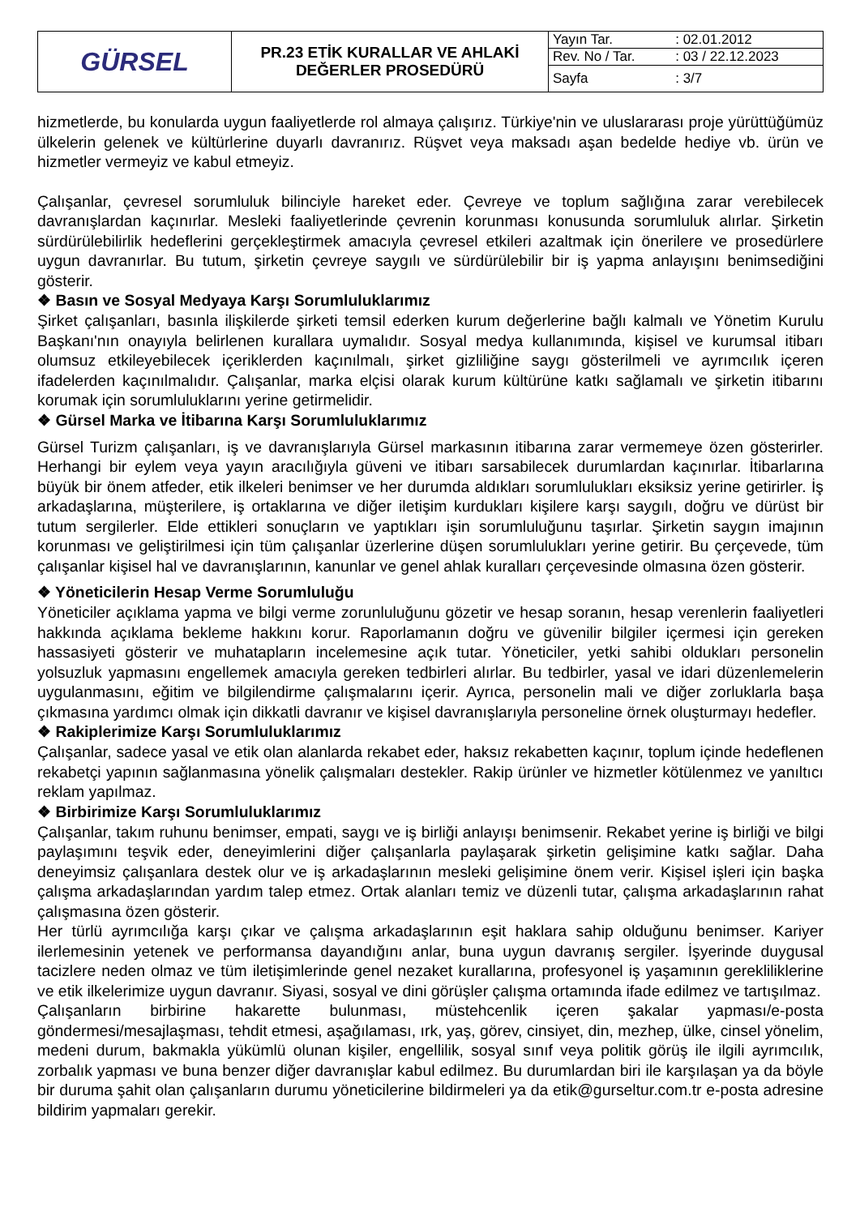| GÜRSEL | PR.23 ETİK KURALLAR VE AHLAKİ DEĞERLER PROSEDÜRÜ | / Yayın Tar. / : 02.01.2012 / / Rev. No / Tar. / : 03 / 22.12.2023 / / Sayfa / : 3/7 / |
hizmetlerde, bu konularda uygun faaliyetlerde rol almaya çalışırız. Türkiye'nin ve uluslararası proje yürüttüğümüz ülkelerin gelenek ve kültürlerine duyarlı davranırız. Rüşvet veya maksadı aşan bedelde hediye vb. ürün ve hizmetler vermeyiz ve kabul etmeyiz.
Çalışanlar, çevresel sorumluluk bilinciyle hareket eder. Çevreye ve toplum sağlığına zarar verebilecek davranışlardan kaçınırlar. Mesleki faaliyetlerinde çevrenin korunması konusunda sorumluluk alırlar. Şirketin sürdürülebilirlik hedeflerini gerçekleştirmek amacıyla çevresel etkileri azaltmak için önerilere ve prosedürlere uygun davranırlar. Bu tutum, şirketin çevreye saygılı ve sürdürülebilir bir iş yapma anlayışını benimsediğini gösterir.
❖ Basın ve Sosyal Medyaya Karşı Sorumluluklarımız
Şirket çalışanları, basınla ilişkilerde şirketi temsil ederken kurum değerlerine bağlı kalmalı ve Yönetim Kurulu Başkanı'nın onayıyla belirlenen kurallara uymalıdır. Sosyal medya kullanımında, kişisel ve kurumsal itibarı olumsuz etkileyebilecek içeriklerden kaçınılmalı, şirket gizliliğine saygı gösterilmeli ve ayrımcılık içeren ifadelerden kaçınılmalıdır. Çalışanlar, marka elçisi olarak kurum kültürüne katkı sağlamalı ve şirketin itibarını korumak için sorumluluklarını yerine getirmelidir.
❖ Gürsel Marka ve İtibarına Karşı Sorumluluklarımız
Gürsel Turizm çalışanları, iş ve davranışlarıyla Gürsel markasının itibarına zarar vermemeye özen gösterirler. Herhangi bir eylem veya yayın aracılığıyla güveni ve itibarı sarsabilecek durumlardan kaçınırlar. İtibarlarına büyük bir önem atfeder, etik ilkeleri benimser ve her durumda aldıkları sorumlulukları eksiksiz yerine getirirler. İş arkadaşlarına, müşterilere, iş ortaklarına ve diğer iletişim kurdukları kişilere karşı saygılı, doğru ve dürüst bir tutum sergilerler. Elde ettikleri sonuçların ve yaptıkları işin sorumluluğunu taşırlar. Şirketin saygın imajının korunması ve geliştirilmesi için tüm çalışanlar üzerlerine düşen sorumlulukları yerine getirir. Bu çerçevede, tüm çalışanlar kişisel hal ve davranışlarının, kanunlar ve genel ahlak kuralları çerçevesinde olmasına özen gösterir.
❖ Yöneticilerin Hesap Verme Sorumluluğu
Yöneticiler açıklama yapma ve bilgi verme zorunluluğunu gözetir ve hesap soranın, hesap verenlerin faaliyetleri hakkında açıklama bekleme hakkını korur. Raporlamanın doğru ve güvenilir bilgiler içermesi için gereken hassasiyeti gösterir ve muhatapların incelemesine açık tutar. Yöneticiler, yetki sahibi oldukları personelin yolsuzluk yapmasını engellemek amacıyla gereken tedbirleri alırlar. Bu tedbirler, yasal ve idari düzenlemelerin uygulanmasını, eğitim ve bilgilendirme çalışmalarını içerir. Ayrıca, personelin mali ve diğer zorluklarla başa çıkmasına yardımcı olmak için dikkatli davranır ve kişisel davranışlarıyla personeline örnek oluşturmayı hedefler.
❖ Rakiplerimize Karşı Sorumluluklarımız
Çalışanlar, sadece yasal ve etik olan alanlarda rekabet eder, haksız rekabetten kaçınır, toplum içinde hedeflenen rekabetçi yapının sağlanmasına yönelik çalışmaları destekler. Rakip ürünler ve hizmetler kötülenmez ve yanıltıcı reklam yapılmaz.
❖ Birbirimize Karşı Sorumluluklarımız
Çalışanlar, takım ruhunu benimser, empati, saygı ve iş birliği anlayışı benimsenir. Rekabet yerine iş birliği ve bilgi paylaşımını teşvik eder, deneyimlerini diğer çalışanlarla paylaşarak şirketin gelişimine katkı sağlar. Daha deneyimsiz çalışanlara destek olur ve iş arkadaşlarının mesleki gelişimine önem verir. Kişisel işleri için başka çalışma arkadaşlarından yardım talep etmez. Ortak alanları temiz ve düzenli tutar, çalışma arkadaşlarının rahat çalışmasına özen gösterir.
Her türlü ayrımcılığa karşı çıkar ve çalışma arkadaşlarının eşit haklara sahip olduğunu benimser. Kariyer ilerlemesinin yetenek ve performansa dayandığını anlar, buna uygun davranış sergiler. İşyerinde duygusal tacizlere neden olmaz ve tüm iletişimlerinde genel nezaket kurallarına, profesyonel iş yaşamının gerekliliklerine ve etik ilkelerimize uygun davranır. Siyasi, sosyal ve dini görüşler çalışma ortamında ifade edilmez ve tartışılmaz.
Çalışanların birbirine hakarette bulunması, müstehcenlik içeren şakalar yapması/e-posta göndermesi/mesajlaşması, tehdit etmesi, aşağılaması, ırk, yaş, görev, cinsiyet, din, mezhep, ülke, cinsel yönelim, medeni durum, bakmakla yükümlü olunan kişiler, engellilik, sosyal sınıf veya politik görüş ile ilgili ayrımcılık, zorbalık yapması ve buna benzer diğer davranışlar kabul edilmez. Bu durumlardan biri ile karşılaşan ya da böyle bir duruma şahit olan çalışanların durumu yöneticilerine bildirmeleri ya da etik@gurseltur.com.tr e-posta adresine bildirim yapmaları gerekir.